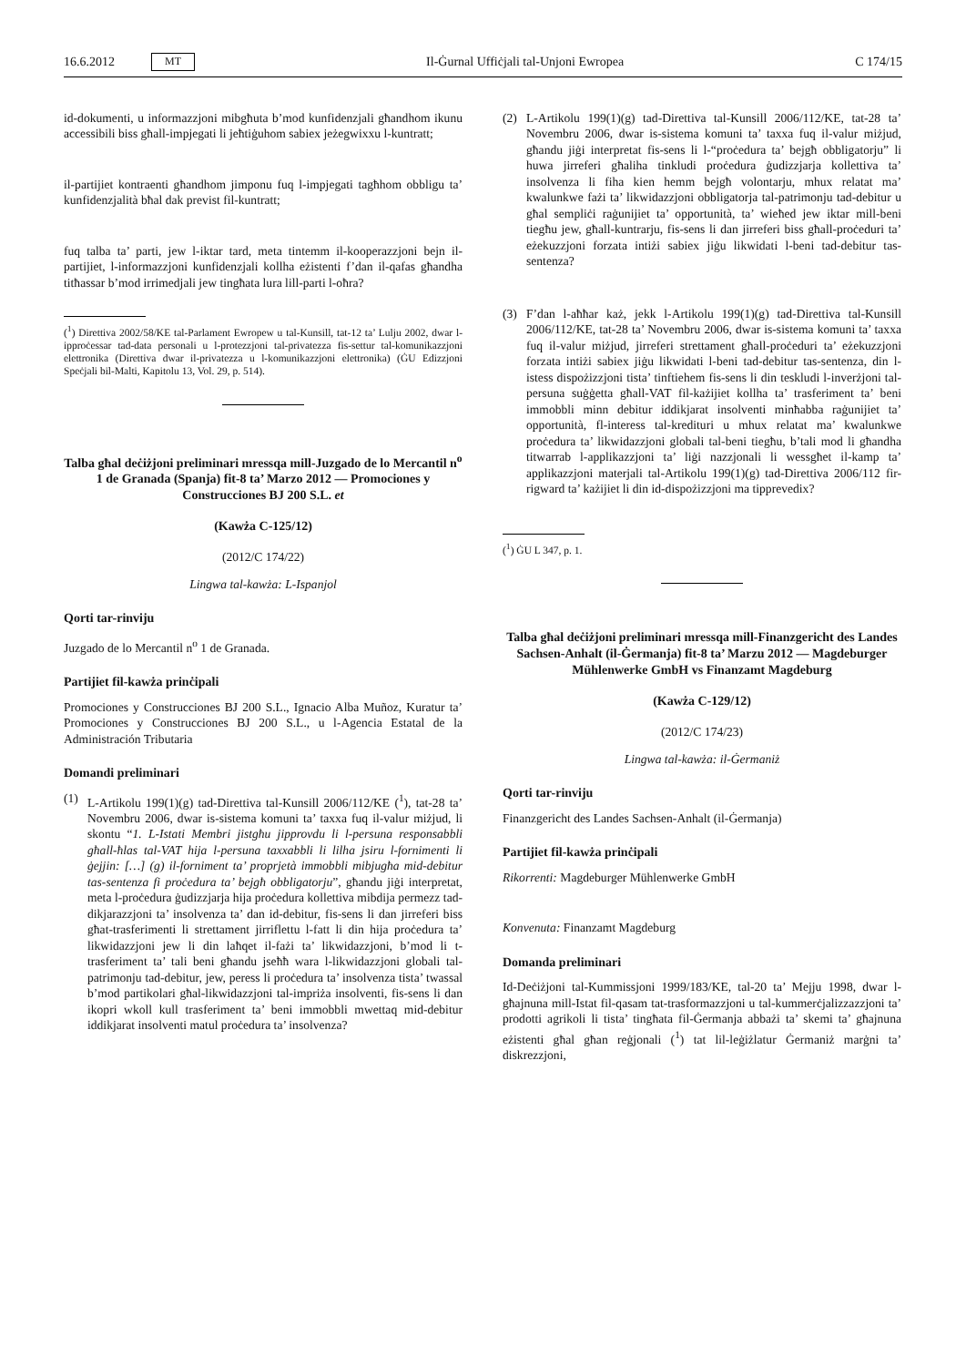16.6.2012 MT Il-Ġurnal Uffiċjali tal-Unjoni Ewropea C 174/15
id-dokumenti, u informazzjoni mibgħuta b’mod kunfidenzjali għandhom ikunu accessibili biss għall-impjegati li jeħtiġuhom sabiex jeżegwixxu l-kuntratt;
il-partijiet kontraenti għandhom jimponu fuq l-impjegati tagħhom obbligu ta’ kunfidenzjalità bħal dak previst fil-kuntratt;
fuq talba ta’ parti, jew l-iktar tard, meta tintemm il-kooperazzjoni bejn il-partijiet, l-informazzjoni kunfidenzjali kollha eżistenti f’dan il-qafas għandha titħassar b’mod irrimedjali jew tingħata lura lill-parti l-oħra?
(<sup>1</sup>) Direttiva 2002/58/KE tal-Parlament Ewropew u tal-Kunsill, tat-12 ta’ Lulju 2002, dwar l-ipproċessar tad-data personali u l-protezzjoni tal-privatezza fis-settur tal-komunikazzjoni elettronika (Direttiva dwar il-privatezza u l-komunikazzjoni elettronika) (ĠU Edizzjoni Speċjali bil-Malti, Kapitolu 13, Vol. 29, p. 514).
Talba għal deċiżjoni preliminari mressqa mill-Juzgado de lo Mercantil n<sup>o</sup> 1 de Granada (Spanja) fit-8 ta’ Marzo 2012 — Promociones y Construcciones BJ 200 S.L. et
(Kawża C-125/12)
(2012/C 174/22)
Lingwa tal-kawża: L-Ispanjol
Qorti tar-rinviju
Juzgado de lo Mercantil n<sup>o</sup> 1 de Granada.
Partijiet fil-kawża prinċipali
Promociones y Construcciones BJ 200 S.L., Ignacio Alba Muñoz, Kuratur ta’ Promociones y Construcciones BJ 200 S.L., u l-Agencia Estatal de la Administración Tributaria
Domandi preliminari
(1) L-Artikolu 199(1)(g) tad-Direttiva tal-Kunsill 2006/112/KE (<sup>1</sup>), tat-28 ta’ Novembru 2006, dwar is-sistema komuni ta’ taxxa fuq il-valur miżjud, li skontu “1. L-Istati Membri jistgħu jipprovdu li l-persuna responsabbli għall-ħlas tal-VAT hija l-persuna taxxabbli li lilha jsiru l-fornimenti li ġejjin: […] (g) il-forniment ta’ proprjetà immobbli mibjugħa mid-debitur tas-sentenza fi proċedura ta’ bejgħ obbligatorju”, għandu jiġi interpretat, meta l-proċedura ġudizzjarja hija proċedura kollettiva mibdija permezz tad-dikjarazzjoni ta’ insolvenza ta’ dan id-debitur, fis-sens li dan jirreferi biss għat-trasferimenti li strettament jirriflettu l-fatt li din hija proċedura ta’ likwidazzjoni jew li din laħqet il-fażi ta’ likwidazzjoni, b’mod li t-trasferiment ta’ tali beni għandu jseħħ wara l-likwidazzjoni globali tal-patrimonju tad-debitur, jew, peress li proċedura ta’ insolvenza tista’ twassal b’mod partikolari għal-likwidazzjoni tal-impriża insolventi, fis-sens li dan ikopri wkoll kull trasferiment ta’ beni immobbli mwettaq mid-debitur iddikjarat insolventi matul proċedura ta’ insolvenza?
(2) L-Artikolu 199(1)(g) tad-Direttiva tal-Kunsill 2006/112/KE, tat-28 ta’ Novembru 2006, dwar is-sistema komuni ta’ taxxa fuq il-valur miżjud, għandu jiġi interpretat fis-sens li l-“proċedura ta’ bejgħ obbligatorju” li huwa jirreferi għaliha tinkludi proċedura ġudizzjarja kollettiva ta’ insolvenza li fiha kien hemm bejgħ volontarju, mhux relatat ma’ kwalunkwe fażi ta’ likwidazzjoni obbligatorja tal-patrimonju tad-debitur u għal sempliċi raġunijiet ta’ opportunità, ta’ wieħed jew iktar mill-beni tiegħu jew, għall-kuntrarju, fis-sens li dan jirreferi biss għall-proċeduri ta’ eżekuzzjoni forzata intiżi sabiex jiġu likwidati l-beni tad-debitur tas-sentenza?
(3) F’dan l-aħħar każ, jekk l-Artikolu 199(1)(g) tad-Direttiva tal-Kunsill 2006/112/KE, tat-28 ta’ Novembru 2006, dwar is-sistema komuni ta’ taxxa fuq il-valur miżjud, jirreferi strettament għall-proċeduri ta’ eżekuzzjoni forzata intiżi sabiex jiġu likwidati l-beni tad-debitur tas-sentenza, din l-istess dispożizzjoni tista’ tinftiehem fis-sens li din teskludi l-inverżjoni tal-persuna suġġetta għall-VAT fil-każijiet kollha ta’ trasferiment ta’ beni immobbli minn debitur iddikjarat insolventi minħabba raġunijiet ta’ opportunità, fl-interess tal-kredituri u mhux relatat ma’ kwalunkwe proċedura ta’ likwidazzjoni globali tal-beni tiegħu, b’tali mod li għandha titwarrab l-applikazzjoni ta’ liġi nazzjonali li wessgħet il-kamp ta’ applikazzjoni materjali tal-Artikolu 199(1)(g) tad-Direttiva 2006/112 fir-rigward ta’ każijiet li din id-dispożizzjoni ma tipprevedix?
(<sup>1</sup>) ĠU L 347, p. 1.
Talba għal deċiżjoni preliminari mressqa mill-Finanzgericht des Landes Sachsen-Anhalt (il-Ġermanja) fit-8 ta’ Marzu 2012 — Magdeburger Mühlenwerke GmbH vs Finanzamt Magdeburg
(Kawża C-129/12)
(2012/C 174/23)
Lingwa tal-kawża: il-Ġermaniż
Qorti tar-rinviju
Finanzgericht des Landes Sachsen-Anhalt (il-Ġermanja)
Partijiet fil-kawża prinċipali
Rikorrenti: Magdeburger Mühlenwerke GmbH
Konvenuta: Finanzamt Magdeburg
Domanda preliminari
Id-Deċiżjoni tal-Kummissjoni 1999/183/KE, tal-20 ta’ Mejju 1998, dwar l-għajnuna mill-Istat fil-qasam tat-trasformazzjoni u tal-kummerċjalizzazzjoni ta’ prodotti agrikoli li tista’ tingħata fil-Ġermanja abbażi ta’ skemi ta’ għajnuna eżistenti għal għan reġjonali (<sup>1</sup>) tat lil-leġiżlatur Ġermaniż marġni ta’ diskrezzjoni,